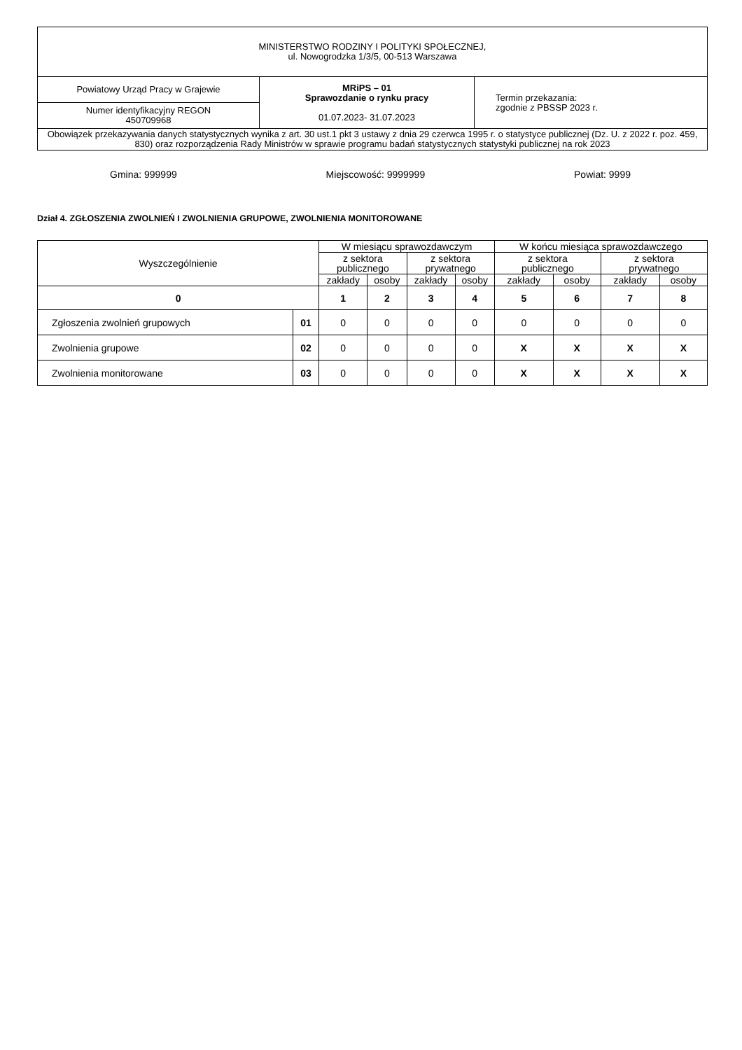| MINISTERSTWO RODZINY I POLITYKI SPOŁECZNEJ, ul. Nowogrodzka 1/3/5, 00-513 Warszawa | | |
| Powiatowy Urząd Pracy w Grajewie | MRiPS – 01 Sprawozdanie o rynku pracy 01.07.2023- 31.07.2023 | Termin przekazania: zgodnie z PBSSP 2023 r. |
| Numer identyfikacyjny REGON 450709968 | | |
| Obowiązek przekazywania danych statystycznych wynika z art. 30 ust.1 pkt 3 ustawy z dnia 29 czerwca 1995 r. o statystyce publicznej (Dz. U. z 2022 r. poz. 459, 830) oraz rozporządzenia Rady Ministrów w sprawie programu badań statystycznych statystyki publicznej na rok 2023 | | |
Gmina: 999999 Miejscowość: 9999999 Powiat: 9999
Dział 4. ZGŁOSZENIA ZWOLNIEŃ I ZWOLNIENIA GRUPOWE, ZWOLNIENIA MONITOROWANE
| Wyszczególnienie | | W miesiącu sprawozdawczym | | | | W końcu miesiąca sprawozdawczego | | | |
| --- | --- | --- | --- | --- | --- | --- | --- | --- | --- |
| | | z sektora publicznego | | z sektora prywatnego | | z sektora publicznego | | z sektora prywatnego | |
| | | zakłady | osoby | zakłady | osoby | zakłady | osoby | zakłady | osoby |
| 0 | | 1 | 2 | 3 | 4 | 5 | 6 | 7 | 8 |
| Zgłoszenia zwolnień grupowych | 01 | 0 | 0 | 0 | 0 | 0 | 0 | 0 | 0 |
| Zwolnienia grupowe | 02 | 0 | 0 | 0 | 0 | X | X | X | X |
| Zwolnienia monitorowane | 03 | 0 | 0 | 0 | 0 | X | X | X | X |